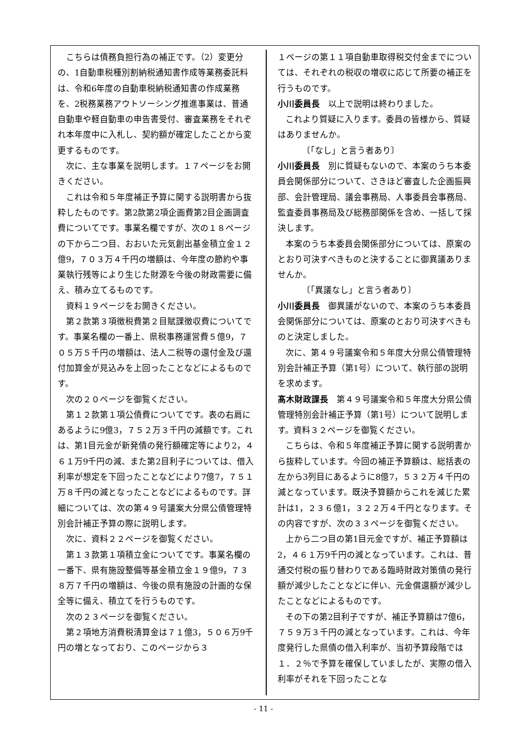こちらは債務負担行為の補正です。（2）変更分の、1自動車税種別割納税通知書作成等業務委託料は、令和6年度の自動車税納税通知書の作成業務を、2税務業務アウトソーシング推進事業は、普通自動車や軽自動車の申告書受付、審査業務をそれぞれ本年度中に入札し、契約額が確定したことから変更するものです。
次に、主な事業を説明します。１７ページをお開きください。
これは令和５年度補正予算に関する説明書から抜粋したものです。第2款第2項企画費第2目企画調査費についてです。事業名欄ですが、次の１８ページの下から二つ目、おおいた元気創出基金積立金１２億9，７０３万４千円の増額は、今年度の節約や事業執行残等により生じた財源を今後の財政需要に備え、積み立てるものです。
資料１９ページをお開きください。
第２款第３項徴税費第２目賦課徴収費についてです。事業名欄の一番上、県税事務運営費５億9，７０５万５千円の増額は、法人二税等の還付金及び還付加算金が見込みを上回ったことなどによるものです。
次の２０ページを御覧ください。
第１２款第１項公債費についてです。表の右肩にあるように9億3，７５２万３千円の減額です。これは、第1目元金が新発債の発行額確定等により2，４６１万9千円の減、また第2目利子については、借入利率が想定を下回ったことなどにより7億7，７５１万８千円の減となったことなどによるものです。詳細については、次の第４９号議案大分県公債管理特別会計補正予算の際に説明します。
次に、資料２２ページを御覧ください。
第１３款第１項積立金についてです。事業名欄の一番下、県有施設整備等基金積立金１９億9，７３８万７千円の増額は、今後の県有施設の計画的な保全等に備え、積立てを行うものです。
次の２３ページを御覧ください。
第２項地方消費税清算金は７１億3，５０６万9千円の増となっており、このページから３
１ページの第１１項自動車取得税交付金までについては、それぞれの税収の増収に応じて所要の補正を行うものです。
小川委員長　以上で説明は終わりました。
これより質疑に入ります。委員の皆様から、質疑はありませんか。
〔「なし」と言う者あり〕
小川委員長　別に質疑もないので、本案のうち本委員会関係部分について、さきほど審査した企画振興部、会計管理局、議会事務局、人事委員会事務局、監査委員事務局及び総務部関係を含め、一括して採決します。
本案のうち本委員会関係部分については、原案のとおり可決すべきものと決することに御異議ありませんか。
〔「異議なし」と言う者あり〕
小川委員長　御異議がないので、本案のうち本委員会関係部分については、原案のとおり可決すべきものと決定しました。
次に、第４９号議案令和５年度大分県公債管理特別会計補正予算（第1号）について、執行部の説明を求めます。
髙木財政課長　第４９号議案令和５年度大分県公債管理特別会計補正予算（第1号）について説明します。資料３２ページを御覧ください。
こちらは、令和５年度補正予算に関する説明書から抜粋しています。今回の補正予算額は、総括表の左から3列目にあるように8億7，５３２万４千円の減となっています。既決予算額からこれを減じた累計は1，２３６億1，３２２万４千円となります。その内容ですが、次の３３ページを御覧ください。
上から二つ目の第1目元金ですが、補正予算額は2，４６１万9千円の減となっています。これは、普通交付税の振り替わりである臨時財政対策債の発行額が減少したことなどに伴い、元金償還額が減少したことなどによるものです。
その下の第2目利子ですが、補正予算額は7億6，７５９万３千円の減となっています。これは、今年度発行した県債の借入利率が、当初予算段階では１．２％で予算を確保していましたが、実際の借入利率がそれを下回ったことな
- 11 -